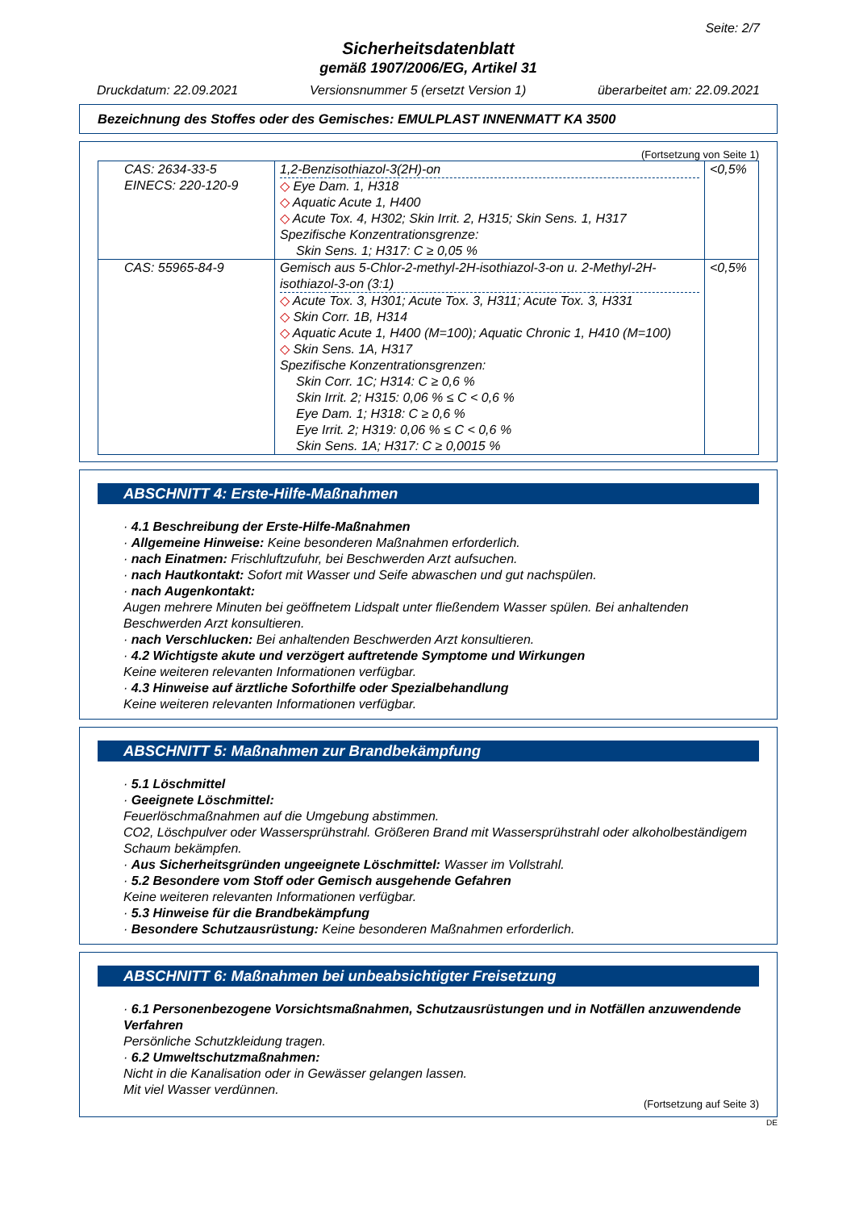Seite: 2/7
Sicherheitsdatenblatt
gemäß 1907/2006/EG, Artikel 31
Druckdatum: 22.09.2021 Versionsnummer 5 (ersetzt Version 1) überarbeitet am: 22.09.2021
Bezeichnung des Stoffes oder des Gemisches: EMULPLAST INNENMATT KA 3500
(Fortsetzung von Seite 1)
| CAS: 2634-33-5 EINECS: 220-120-9 | 1,2-Benzisothiazol-3(2H)-on ◇ Eye Dam. 1, H318 ◇ Aquatic Acute 1, H400 ◇ Acute Tox. 4, H302; Skin Irrit. 2, H315; Skin Sens. 1, H317 Spezifische Konzentrationsgrenze: Skin Sens. 1; H317: C ≥ 0,05 % | <0,5% |
| CAS: 55965-84-9 | Gemisch aus 5-Chlor-2-methyl-2H-isothiazol-3-on u. 2-Methyl-2H-isothiazol-3-on (3:1) ◇ Acute Tox. 3, H301; Acute Tox. 3, H311; Acute Tox. 3, H331 ◇ Skin Corr. 1B, H314 ◇ Aquatic Acute 1, H400 (M=100); Aquatic Chronic 1, H410 (M=100) ◇ Skin Sens. 1A, H317 Spezifische Konzentrationsgrenzen: Skin Corr. 1C; H314: C ≥ 0,6 % Skin Irrit. 2; H315: 0,06 % ≤ C < 0,6 % Eye Dam. 1; H318: C ≥ 0,6 % Eye Irrit. 2; H319: 0,06 % ≤ C < 0,6 % Skin Sens. 1A; H317: C ≥ 0,0015 % | <0,5% |
ABSCHNITT 4: Erste-Hilfe-Maßnahmen
· 4.1 Beschreibung der Erste-Hilfe-Maßnahmen
· Allgemeine Hinweise: Keine besonderen Maßnahmen erforderlich.
· nach Einatmen: Frischluftzufuhr, bei Beschwerden Arzt aufsuchen.
· nach Hautkontakt: Sofort mit Wasser und Seife abwaschen und gut nachspülen.
· nach Augenkontakt:
Augen mehrere Minuten bei geöffnetem Lidspalt unter fließendem Wasser spülen. Bei anhaltenden Beschwerden Arzt konsultieren.
· nach Verschlucken: Bei anhaltenden Beschwerden Arzt konsultieren.
· 4.2 Wichtigste akute und verzögert auftretende Symptome und Wirkungen
Keine weiteren relevanten Informationen verfügbar.
· 4.3 Hinweise auf ärztliche Soforthilfe oder Spezialbehandlung
Keine weiteren relevanten Informationen verfügbar.
ABSCHNITT 5: Maßnahmen zur Brandbekämpfung
· 5.1 Löschmittel
· Geeignete Löschmittel:
Feuerlöschmaßnahmen auf die Umgebung abstimmen.
CO2, Löschpulver oder Wassersprühstrahl. Größeren Brand mit Wassersprühstrahl oder alkoholbeständigem Schaum bekämpfen.
· Aus Sicherheitsgründen ungeeignete Löschmittel: Wasser im Vollstrahl.
· 5.2 Besondere vom Stoff oder Gemisch ausgehende Gefahren
Keine weiteren relevanten Informationen verfügbar.
· 5.3 Hinweise für die Brandbekämpfung
· Besondere Schutzausrüstung: Keine besonderen Maßnahmen erforderlich.
ABSCHNITT 6: Maßnahmen bei unbeabsichtigter Freisetzung
· 6.1 Personenbezogene Vorsichtsmaßnahmen, Schutzausrüstungen und in Notfällen anzuwendende Verfahren
Persönliche Schutzkleidung tragen.
· 6.2 Umweltschutzmaßnahmen:
Nicht in die Kanalisation oder in Gewässer gelangen lassen.
Mit viel Wasser verdünnen.
(Fortsetzung auf Seite 3)
DE